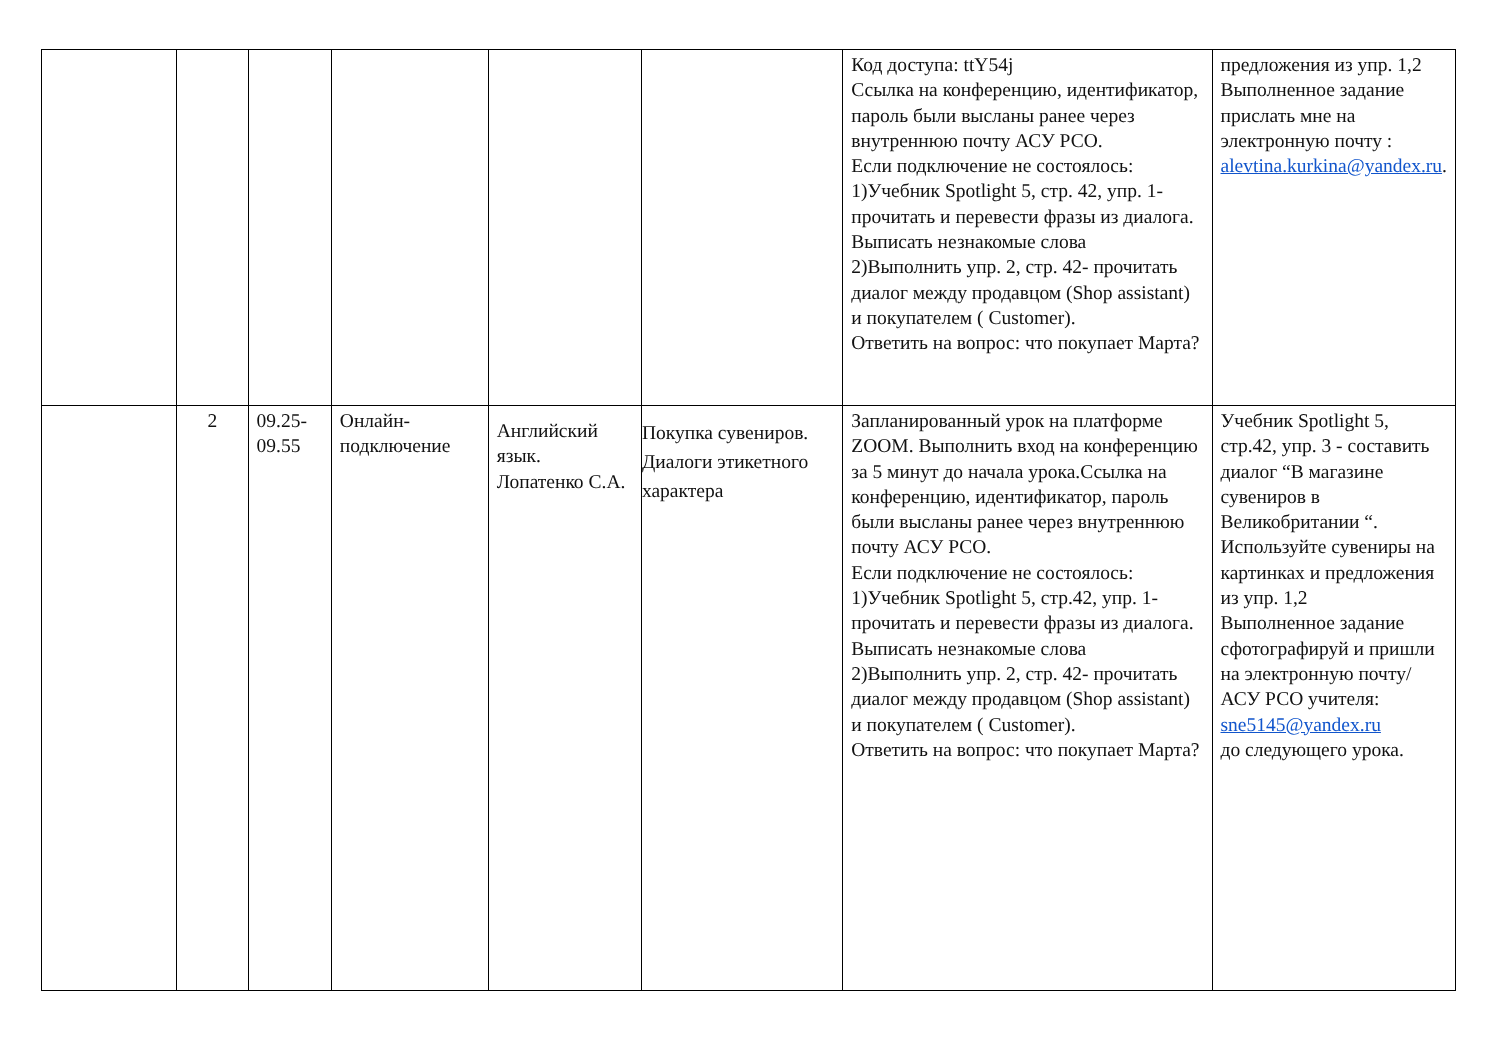| | | | | | | Код доступа: ttY54j Ссылка на конференцию, идентификатор, пароль были высланы ранее через внутреннюю почту АСУ РСО. Если подключение не состоялось: 1)Учебник Spotlight 5, стр. 42, упр. 1- прочитать и перевести фразы из диалога. Выписать незнакомые слова 2)Выполнить упр. 2, стр. 42- прочитать диалог между продавцом (Shop assistant) и покупателем ( Customer). Ответить на вопрос: что покупает Марта? | предложения из упр. 1,2 Выполненное задание прислать мне на электронную почту : alevtina.kurkina@yandex.ru . |
| | 2 | 09.25- 09.55 | Онлайн-подключение | Английский язык. Лопатенко С.А. | Покупка сувениров. Диалоги этикетного характера | Запланированный урок на платформе ZOOM. Выполнить вход на конференцию за 5 минут до начала урока.Ссылка на конференцию, идентификатор, пароль были высланы ранее через внутреннюю почту АСУ РСО. Если подключение не состоялось: 1)Учебник Spotlight 5, стр.42, упр. 1- прочитать и перевести фразы из диалога. Выписать незнакомые слова 2)Выполнить упр. 2, стр. 42- прочитать диалог между продавцом (Shop assistant) и покупателем ( Customer). Ответить на вопрос: что покупает Марта? | Учебник Spotlight 5, стр.42, упр. 3 - составить диалог “В магазине сувениров в Великобритании “. Используйте сувениры на картинках и предложения из упр. 1,2 Выполненное задание сфотографируй и пришли на электронную почту/АСУ РСО учителя: sne5145@yandex.ru до следующего урока. |